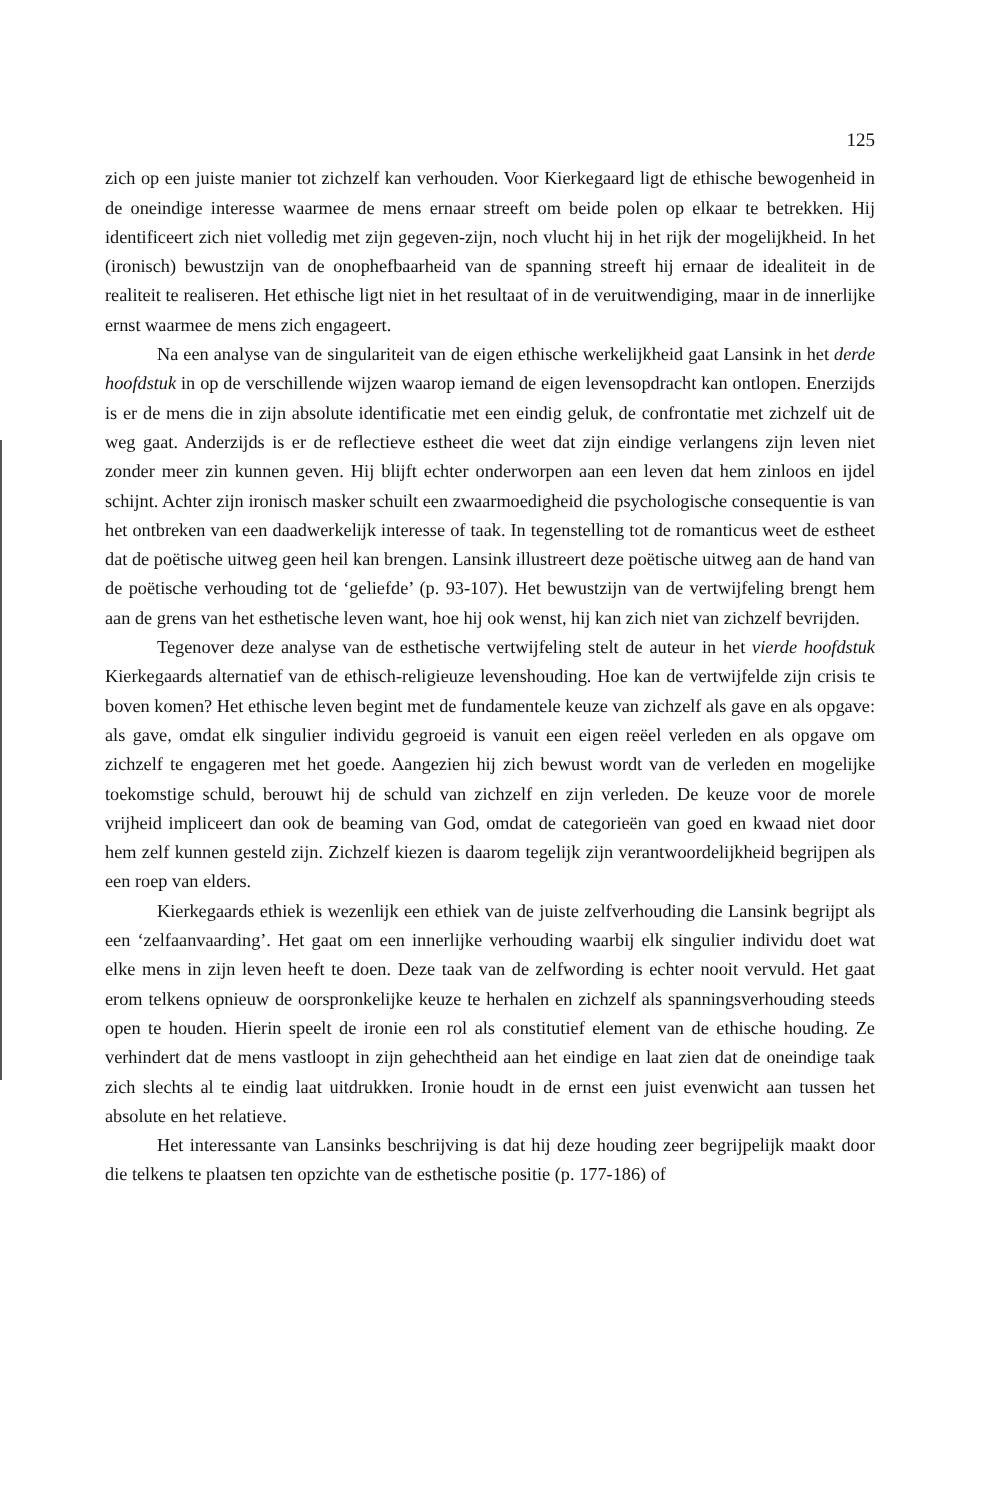125
zich op een juiste manier tot zichzelf kan verhouden. Voor Kierkegaard ligt de ethische bewogenheid in de oneindige interesse waarmee de mens ernaar streeft om beide polen op elkaar te betrekken. Hij identificeert zich niet volledig met zijn gegeven-zijn, noch vlucht hij in het rijk der mogelijkheid. In het (ironisch) bewustzijn van de onophefbaarheid van de spanning streeft hij ernaar de idealiteit in de realiteit te realiseren. Het ethische ligt niet in het resultaat of in de veruitwendiging, maar in de innerlijke ernst waarmee de mens zich engageert.
Na een analyse van de singulariteit van de eigen ethische werkelijkheid gaat Lansink in het derde hoofdstuk in op de verschillende wijzen waarop iemand de eigen levensopdracht kan ontlopen. Enerzijds is er de mens die in zijn absolute identificatie met een eindig geluk, de confrontatie met zichzelf uit de weg gaat. Anderzijds is er de reflectieve estheet die weet dat zijn eindige verlangens zijn leven niet zonder meer zin kunnen geven. Hij blijft echter onderworpen aan een leven dat hem zinloos en ijdel schijnt. Achter zijn ironisch masker schuilt een zwaarmoedigheid die psychologische consequentie is van het ontbreken van een daadwerkelijk interesse of taak. In tegenstelling tot de romanticus weet de estheet dat de poëtische uitweg geen heil kan brengen. Lansink illustreert deze poëtische uitweg aan de hand van de poëtische verhouding tot de ‘geliefde’ (p. 93-107). Het bewustzijn van de vertwijfeling brengt hem aan de grens van het esthetische leven want, hoe hij ook wenst, hij kan zich niet van zichzelf bevrijden.
Tegenover deze analyse van de esthetische vertwijfeling stelt de auteur in het vierde hoofdstuk Kierkegaards alternatief van de ethisch-religieuze levenshouding. Hoe kan de vertwijfelde zijn crisis te boven komen? Het ethische leven begint met de fundamentele keuze van zichzelf als gave en als opgave: als gave, omdat elk singulier individu gegroeid is vanuit een eigen reëel verleden en als opgave om zichzelf te engageren met het goede. Aangezien hij zich bewust wordt van de verleden en mogelijke toekomstige schuld, berouwt hij de schuld van zichzelf en zijn verleden. De keuze voor de morele vrijheid impliceert dan ook de beaming van God, omdat de categorieën van goed en kwaad niet door hem zelf kunnen gesteld zijn. Zichzelf kiezen is daarom tegelijk zijn verantwoordelijkheid begrijpen als een roep van elders.
Kierkegaards ethiek is wezenlijk een ethiek van de juiste zelfverhouding die Lansink begrijpt als een ‘zelfaanvaarding’. Het gaat om een innerlijke verhouding waarbij elk singulier individu doet wat elke mens in zijn leven heeft te doen. Deze taak van de zelfwording is echter nooit vervuld. Het gaat erom telkens opnieuw de oorspronkelijke keuze te herhalen en zichzelf als spanningsverhouding steeds open te houden. Hierin speelt de ironie een rol als constitutief element van de ethische houding. Ze verhindert dat de mens vastloopt in zijn gehechtheid aan het eindige en laat zien dat de oneindige taak zich slechts al te eindig laat uitdrukken. Ironie houdt in de ernst een juist evenwicht aan tussen het absolute en het relatieve.
Het interessante van Lansinks beschrijving is dat hij deze houding zeer begrijpelijk maakt door die telkens te plaatsen ten opzichte van de esthetische positie (p. 177-186) of